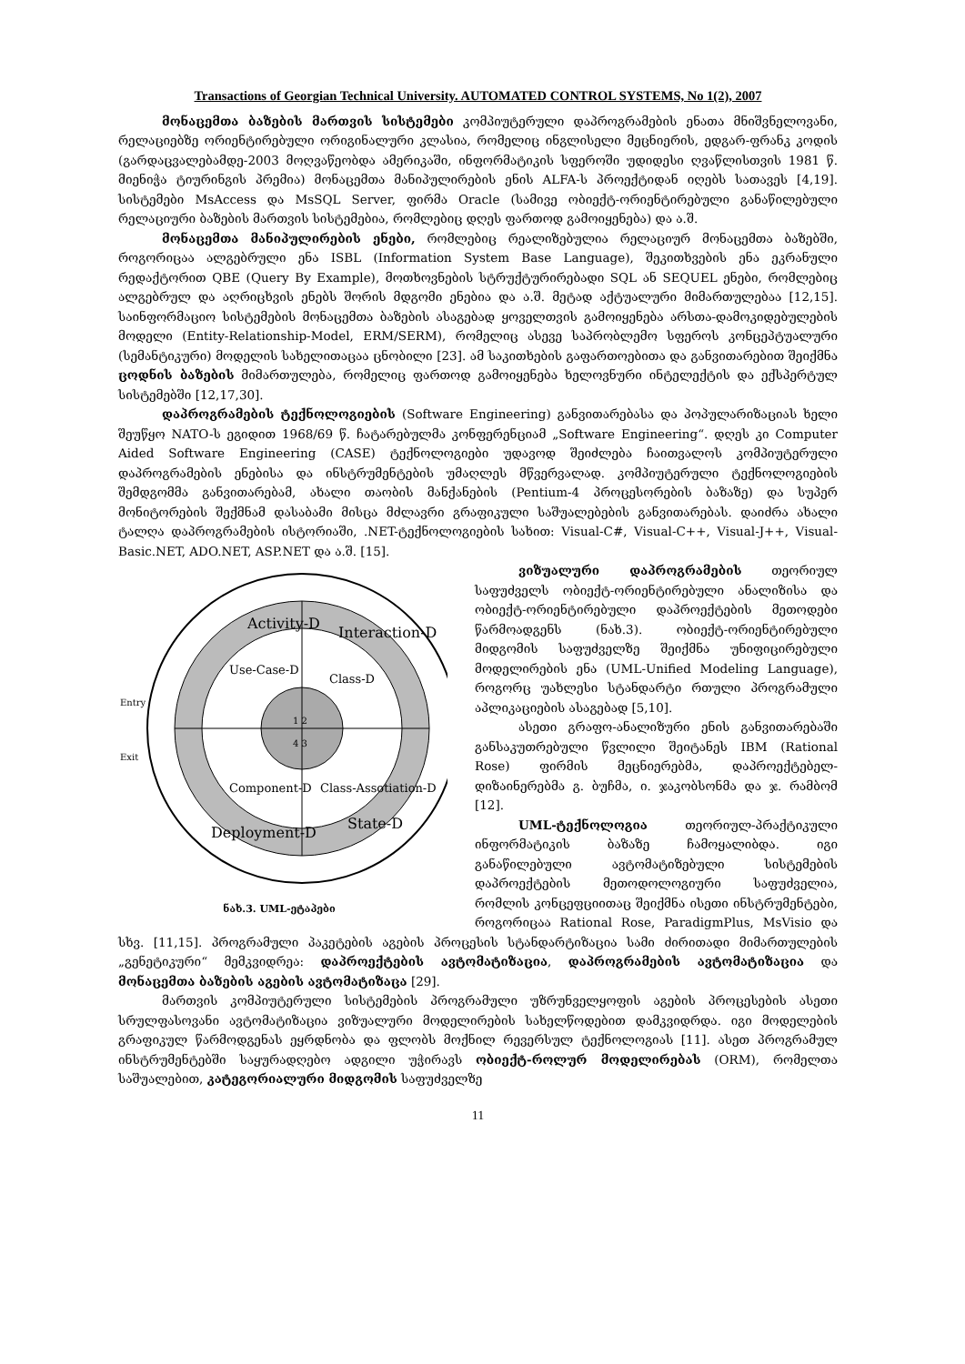Transactions of Georgian Technical University. AUTOMATED CONTROL SYSTEMS, No 1(2), 2007
მონაცემთა ბაზების მართვის სისტემები კომპიუტერული დაპროგრამების ენათა მნიშვნელოვანი, რელაციებზე ორიენტირებული ორიგინალური კლასია, რომელიც ინგლისელი მეცნიერის, ედგარ-ფრანკ კოდის (გარდაცვალებამდე-2003 მოღვაწეობდა ამერიკაში, ინფორმატიკის სფეროში უდიდესი ღვაწლისთვის 1981 წ. მიენიჭა ტიურინგის პრემია) მონაცემთა მანიპულირების ენის ALFA-ს პროექტიდან იღებს სათავეს [4,19]. სისტემები MsAccess და MsSQL Server, ფირმა Oracle (სამივე ობიექტ-ორიენტირებული განაწილებული რელაციური ბაზების მართვის სისტემებია, რომლებიც დღეს ფართოდ გამოიყენება) და ა.შ.
მონაცემთა მანიპულირების ენები, რომლებიც რეალიზებულია რელაციურ მონაცემთა ბაზებში, როგორიცაა ალგებრული ენა ISBL (Information System Base Language), შეკითხვების ენა ეკრანული რედაქტორით QBE (Query By Example), მოთხოვნების სტრუქტურირებადი SQL ან SEQUEL ენები, რომლებიც ალგებრულ და აღრიცხვის ენებს შორის მდგომი ენებია და ა.შ. მეტად აქტუალური მიმართულებაა [12,15]. საინფორმაციო სისტემების მონაცემთა ბაზების ასაგებად ყოველთვის გამოიყენება არსთა-დამოკიდებულების მოდელი (Entity-Relationship-Model, ERM/SERM), რომელიც ასევე საპრობლემო სფეროს კონცეპტუალური (სემანტიკური) მოდელის სახელითაცაა ცნობილი [23]. ამ საკითხების გაფართოებითა და განვითარებით შეიქმნა ცოდნის ბაზების მიმართულება, რომელიც ფართოდ გამოიყენება ხელოვნური ინტელექტის და ექსპერტულ სისტემებში [12,17,30].
დაპროგრამების ტექნოლოგიების (Software Engineering) განვითარებასა და პოპულარიზაციას ხელი შეუწყო NATO-ს ეგიდით 1968/69 წ. ჩატარებულმა კონფერენციამ „Software Engineering“. დღეს კი Computer Aided Software Engineering (CASE) ტექნოლოგიები უდავოდ შეიძლება ჩაითვალოს კომპიუტერული დაპროგრამების ენებისა და ინსტრუმენტების უმაღლეს მწვერვალად. კომპიუტერული ტექნოლოგიების შემდგომმა განვითარებამ, ახალი თაობის მანქანების (Pentium-4 პროცესორების ბაზაზე) და სუპერ მონიტორების შექმნამ დასაბამი მისცა მძლავრი გრაფიკული საშუალებების განვითარებას. დაიძრა ახალი ტალღა დაპროგრამების ისტორიაში, .NET-ტექნოლოგიების სახით: Visual-C#, Visual-C++, Visual-J++, Visual-Basic.NET, ADO.NET, ASP.NET და ა.შ. [15].
Activity-D
Interaction-D
Use-Case-D
Class-D
Component-D
Class-Assotiation-D
State-D
Deployment-D
1 2
4 3
Entry
Exit
ნახ.3. UML-ეტაპები
ვიზუალური დაპროგრამების თეორიულ საფუძველს ობიექტ-ორიენტირებული ანალიზისა და ობიექტ-ორიენტირებული დაპროექტების მეთოდები წარმოადგენს (ნახ.3). ობიექტ-ორიენტირებული მიდგომის საფუძველზე შეიქმნა უნიფიცირებული მოდელირების ენა (UML-Unified Modeling Language), როგორც უახლესი სტანდარტი რთული პროგრამული აპლიკაციების ასაგებად [5,10].
ასეთი გრაფო-ანალიზური ენის განვითარებაში განსაკუთრებული წვლილი შეიტანეს IBM (Rational Rose) ფირმის მეცნიერებმა, დაპროექტებელ-დიზაინერებმა გ. ბუჩმა, ი. ჯაკობსონმა და ჯ. რამბომ [12].
UML-ტექნოლოგია თეორიულ-პრაქტიკული ინფორმატიკის ბაზაზე ჩამოყალიბდა. იგი განაწილებული ავტომატიზებული სისტემების დაპროექტების მეთოდოლოგიური საფუძველია, რომლის კონცეფციითაც შეიქმნა ისეთი ინსტრუმენტები, როგორიცაა Rational Rose, ParadigmPlus, MsVisio და სხვ. [11,15]. პროგრამული პაკეტების აგების პროცესის სტანდარტიზაცია სამი ძირითადი მიმართულების „გენეტიკური“ მემკვიდრეა: დაპროექტების ავტომატიზაცია, დაპროგრამების ავტომატიზაცია და მონაცემთა ბაზების აგების ავტომატიზაცა [29].
მართვის კომპიუტერული სისტემების პროგრამული უზრუნველყოფის აგების პროცესების ასეთი სრულფასოვანი ავტომატიზაცია ვიზუალური მოდელირების სახელწოდებით დამკვიდრდა. იგი მოდელების გრაფიკულ წარმოდგენას ეყრდნობა და ფლობს მოქნილ რევერსულ ტექნოლოგიას [11]. ასეთ პროგრამულ ინსტრუმენტებში საყურადღებო ადგილი უჭირავს ობიექტ-როლურ მოდელირებას (ORM), რომელთა საშუალებით, კატეგორიალური მიდგომის საფუძველზე
11